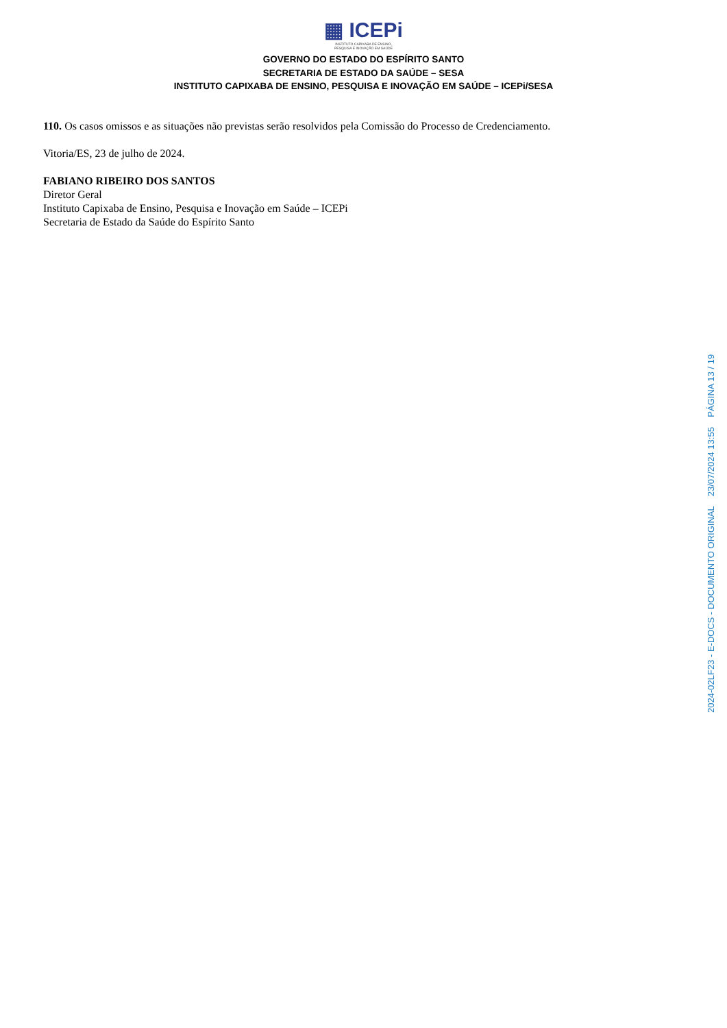▦ ICEPi
INSTITUTO CAPIXABA DE ENSINO,
PESQUISA E INOVAÇÃO EM SAÚDE
GOVERNO DO ESTADO DO ESPÍRITO SANTO
SECRETARIA DE ESTADO DA SAÚDE – SESA
INSTITUTO CAPIXABA DE ENSINO, PESQUISA E INOVAÇÃO EM SAÚDE – ICEPi/SESA
110. Os casos omissos e as situações não previstas serão resolvidos pela Comissão do Processo de Credenciamento.
Vitoria/ES, 23 de julho de 2024.
FABIANO RIBEIRO DOS SANTOS
Diretor Geral
Instituto Capixaba de Ensino, Pesquisa e Inovação em Saúde – ICEPi
Secretaria de Estado da Saúde do Espírito Santo
2024-02LF23 - E-DOCS - DOCUMENTO ORIGINAL 23/07/2024 13:55 PÁGINA 13 / 19